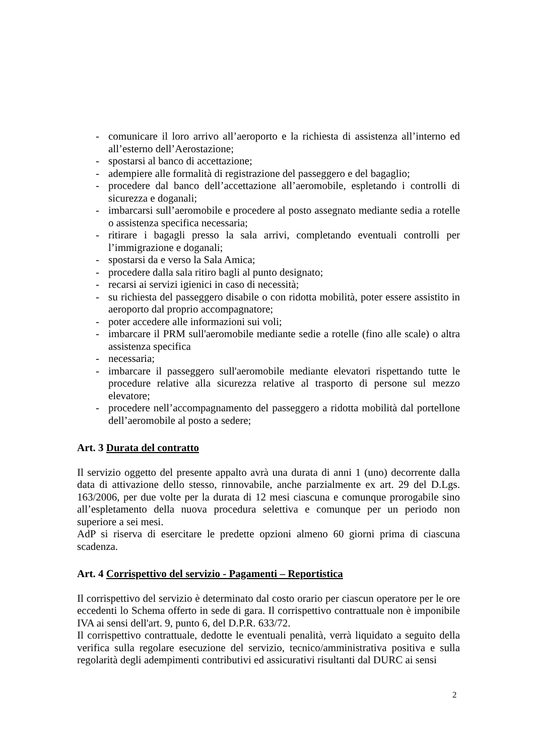- comunicare il loro arrivo all’aeroporto e la richiesta di assistenza all’interno ed all’esterno dell’Aerostazione;
- spostarsi al banco di accettazione;
- adempiere alle formalità di registrazione del passeggero e del bagaglio;
- procedere dal banco dell’accettazione all’aeromobile, espletando i controlli di sicurezza e doganali;
- imbarcarsi sull’aeromobile e procedere al posto assegnato mediante sedia a rotelle o assistenza specifica necessaria;
- ritirare i bagagli presso la sala arrivi, completando eventuali controlli per l’immigrazione e doganali;
- spostarsi da e verso la Sala Amica;
- procedere dalla sala ritiro bagli al punto designato;
- recarsi ai servizi igienici in caso di necessità;
- su richiesta del passeggero disabile o con ridotta mobilità, poter essere assistito in aeroporto dal proprio accompagnatore;
- poter accedere alle informazioni sui voli;
- imbarcare il PRM sull'aeromobile mediante sedie a rotelle (fino alle scale) o altra assistenza specifica
- necessaria;
- imbarcare il passeggero sull'aeromobile mediante elevatori rispettando tutte le procedure relative alla sicurezza relative al trasporto di persone sul mezzo elevatore;
- procedere nell’accompagnamento del passeggero a ridotta mobilità dal portellone dell’aeromobile al posto a sedere;
Art. 3 Durata del contratto
Il servizio oggetto del presente appalto avrà una durata di anni 1 (uno) decorrente dalla data di attivazione dello stesso, rinnovabile, anche parzialmente ex art. 29 del D.Lgs. 163/2006, per due volte per la durata di 12 mesi ciascuna e comunque prorogabile sino all’espletamento della nuova procedura selettiva e comunque per un periodo non superiore a sei mesi.
AdP si riserva di esercitare le predette opzioni almeno 60 giorni prima di ciascuna scadenza.
Art. 4 Corrispettivo del servizio - Pagamenti – Reportistica
Il corrispettivo del servizio è determinato dal costo orario per ciascun operatore per le ore eccedenti lo Schema offerto in sede di gara. Il corrispettivo contrattuale non è imponibile IVA ai sensi dell'art. 9, punto 6, del D.P.R. 633/72.
Il corrispettivo contrattuale, dedotte le eventuali penalità, verrà liquidato a seguito della verifica sulla regolare esecuzione del servizio, tecnico/amministrativa positiva e sulla regolarità degli adempimenti contributivi ed assicurativi risultanti dal DURC ai sensi
2